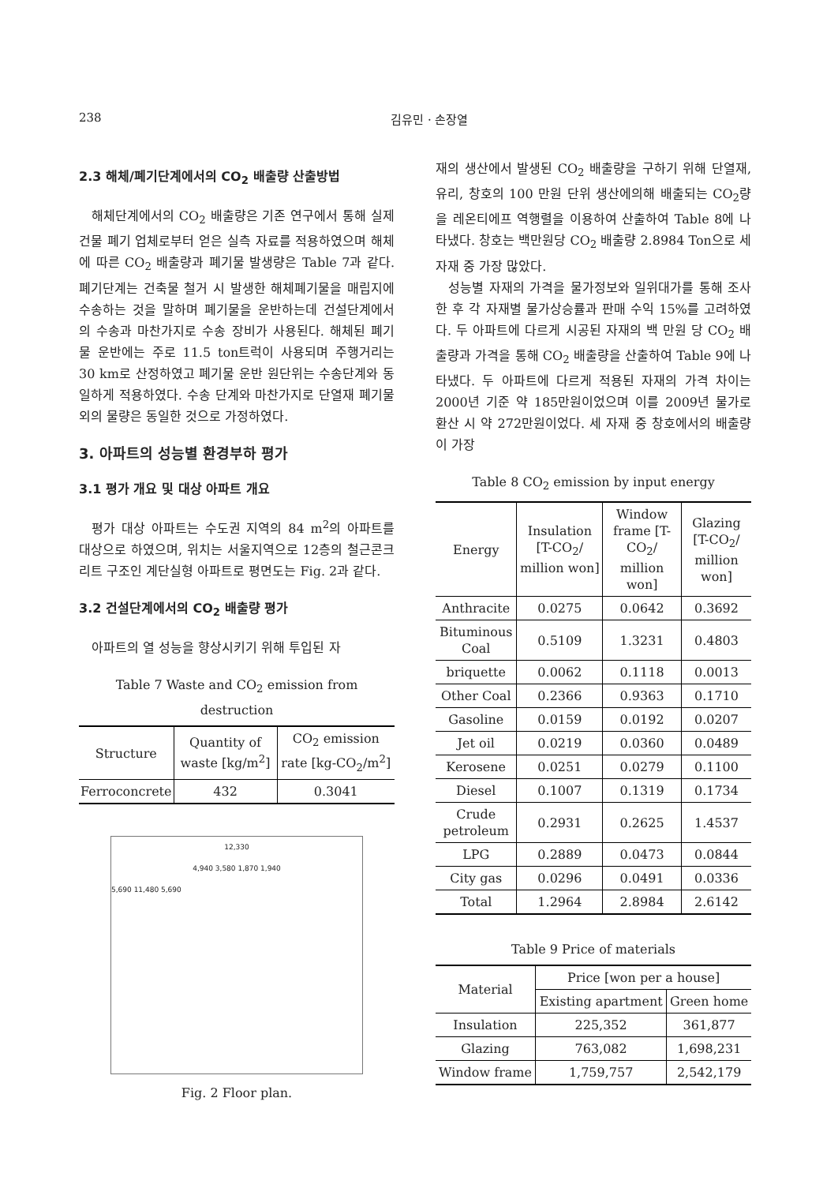238 김유민 · 손장열
2.3 해체/폐기단계에서의 CO<sub>2</sub> 배출량 산출방법
해체단계에서의 CO<sub>2</sub> 배출량은 기존 연구에서 통해 실제 건물 폐기 업체로부터 얻은 실측 자료를 적용하였으며 해체에 따른 CO<sub>2</sub> 배출량과 폐기물 발생량은 Table 7과 같다. 폐기단계는 건축물 철거 시 발생한 해체폐기물을 매립지에 수송하는 것을 말하며 폐기물을 운반하는데 건설단계에서의 수송과 마찬가지로 수송 장비가 사용된다. 해체된 폐기물 운반에는 주로 11.5 ton트럭이 사용되며 주행거리는 30 km로 산정하였고 폐기물 운반 원단위는 수송단계와 동일하게 적용하였다. 수송 단계와 마찬가지로 단열재 폐기물 외의 물량은 동일한 것으로 가정하였다.
3. 아파트의 성능별 환경부하 평가
3.1 평가 개요 및 대상 아파트 개요
평가 대상 아파트는 수도권 지역의 84 m<sup>2</sup>의 아파트를 대상으로 하였으며, 위치는 서울지역으로 12층의 철근콘크리트 구조인 계단실형 아파트로 평면도는 Fig. 2과 같다.
3.2 건설단계에서의 CO<sub>2</sub> 배출량 평가
아파트의 열 성능을 향상시키기 위해 투입된 자
Table 7 Waste and CO<sub>2</sub> emission from destruction
| Structure | Quantity of waste [kg/m<sup>2</sup>] | CO<sub>2</sub> emission rate [kg-CO<sub>2</sub>/m<sup>2</sup>] |
| --- | --- | --- |
| Ferroconcrete | 432 | 0.3041 |
12,330
4,940 3,580 1,870 1,940
5,690 11,480 5,690
Fig. 2 Floor plan.
재의 생산에서 발생된 CO<sub>2</sub> 배출량을 구하기 위해 단열재, 유리, 창호의 100 만원 단위 생산에의해 배출되는 CO<sub>2</sub>량을 레온티에프 역행렬을 이용하여 산출하여 Table 8에 나타냈다. 창호는 백만원당 CO<sub>2</sub> 배출량 2.8984 Ton으로 세 자재 중 가장 많았다.
성능별 자재의 가격을 물가정보와 일위대가를 통해 조사한 후 각 자재별 물가상승률과 판매 수익 15%를 고려하였다. 두 아파트에 다르게 시공된 자재의 백 만원 당 CO<sub>2</sub> 배출량과 가격을 통해 CO<sub>2</sub> 배출량을 산출하여 Table 9에 나타냈다. 두 아파트에 다르게 적용된 자재의 가격 차이는 2000년 기준 약 185만원이었으며 이를 2009년 물가로 환산 시 약 272만원이었다. 세 자재 중 창호에서의 배출량이 가장
Table 8 CO<sub>2</sub> emission by input energy
| Energy | Insulation [T-CO<sub>2</sub>/ million won] | Window frame [T-CO<sub>2</sub>/ million won] | Glazing [T-CO<sub>2</sub>/ million won] |
| --- | --- | --- | --- |
| Anthracite | 0.0275 | 0.0642 | 0.3692 |
| Bituminous Coal | 0.5109 | 1.3231 | 0.4803 |
| briquette | 0.0062 | 0.1118 | 0.0013 |
| Other Coal | 0.2366 | 0.9363 | 0.1710 |
| Gasoline | 0.0159 | 0.0192 | 0.0207 |
| Jet oil | 0.0219 | 0.0360 | 0.0489 |
| Kerosene | 0.0251 | 0.0279 | 0.1100 |
| Diesel | 0.1007 | 0.1319 | 0.1734 |
| Crude petroleum | 0.2931 | 0.2625 | 1.4537 |
| LPG | 0.2889 | 0.0473 | 0.0844 |
| City gas | 0.0296 | 0.0491 | 0.0336 |
| Total | 1.2964 | 2.8984 | 2.6142 |
Table 9 Price of materials
| Material | Price [won per a house] | |
| --- | --- | --- |
| | Existing apartment | Green home |
| Insulation | 225,352 | 361,877 |
| Glazing | 763,082 | 1,698,231 |
| Window frame | 1,759,757 | 2,542,179 |